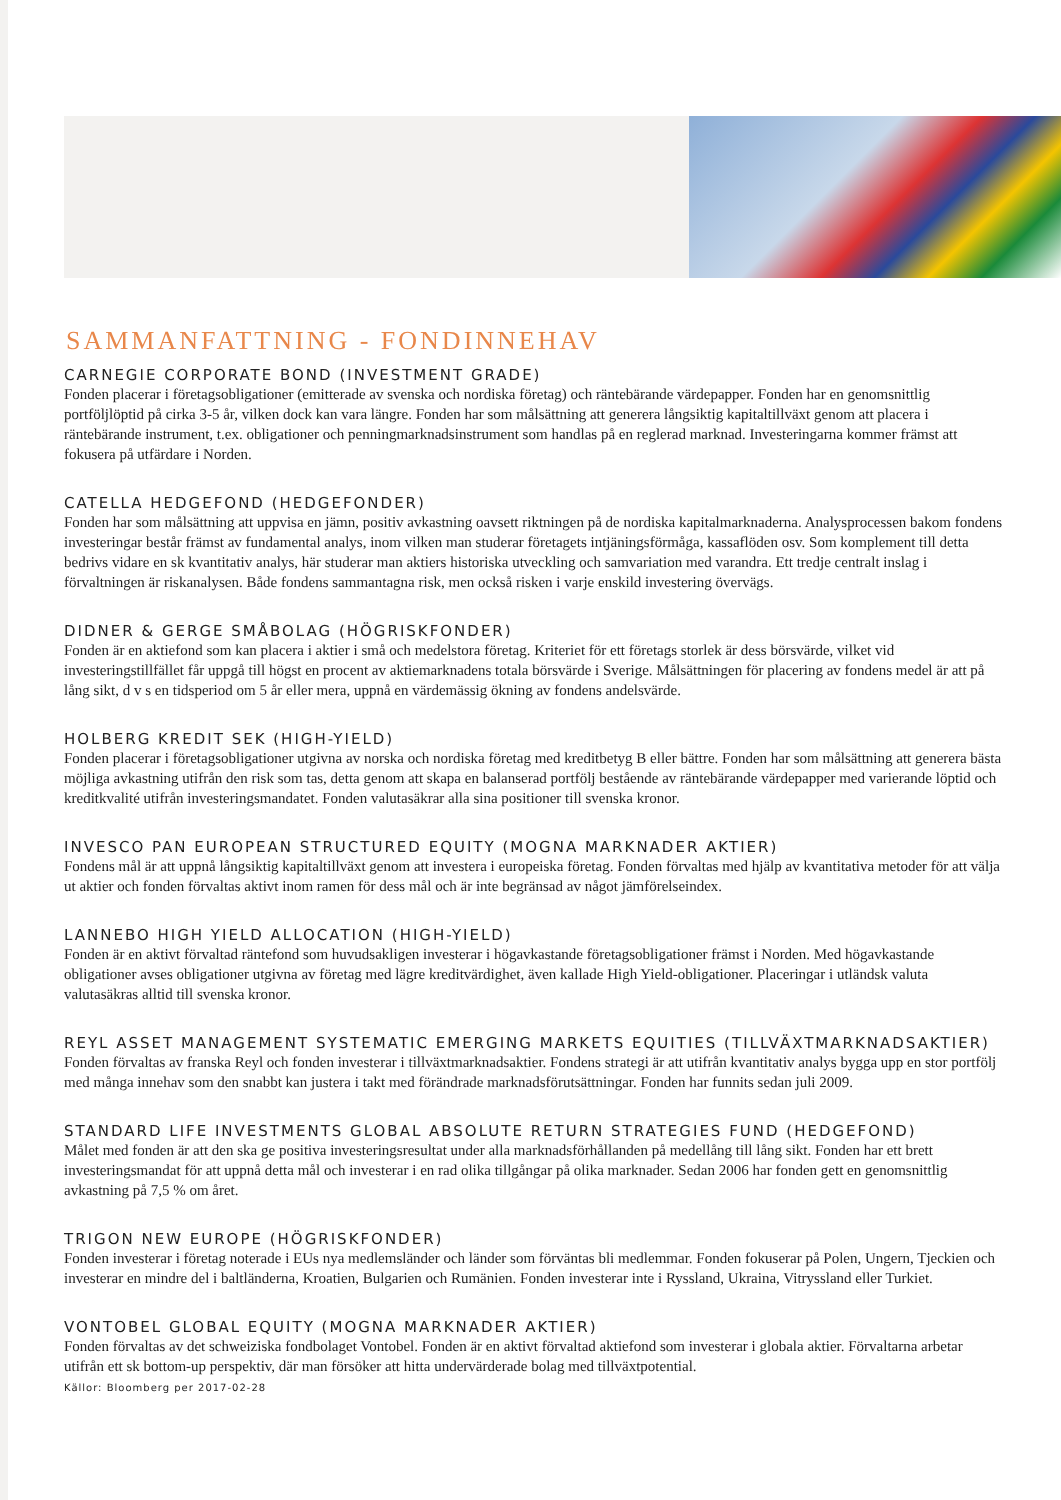SAMMANFATTNING - FONDINNEHAV
CARNEGIE CORPORATE BOND (INVESTMENT GRADE)
Fonden placerar i företagsobligationer (emitterade av svenska och nordiska företag) och räntebärande värdepapper. Fonden har en genomsnittlig portföljlöptid på cirka 3-5 år, vilken dock kan vara längre. Fonden har som målsättning att generera långsiktig kapitaltillväxt genom att placera i räntebärande instrument, t.ex. obligationer och penningmarknadsinstrument som handlas på en reglerad marknad. Investeringarna kommer främst att fokusera på utfärdare i Norden.
CATELLA HEDGEFOND (HEDGEFONDER)
Fonden har som målsättning att uppvisa en jämn, positiv avkastning oavsett riktningen på de nordiska kapitalmarknaderna. Analysprocessen bakom fondens investeringar består främst av fundamental analys, inom vilken man studerar företagets intjäningsförmåga, kassaflöden osv. Som komplement till detta bedrivs vidare en sk kvantitativ analys, här studerar man aktiers historiska utveckling och samvariation med varandra. Ett tredje centralt inslag i förvaltningen är riskanalysen. Både fondens sammantagna risk, men också risken i varje enskild investering övervägs.
DIDNER & GERGE SMÅBOLAG (HÖGRISKFONDER)
Fonden är en aktiefond som kan placera i aktier i små och medelstora företag. Kriteriet för ett företags storlek är dess börsvärde, vilket vid investeringstillfället får uppgå till högst en procent av aktiemarknadens totala börsvärde i Sverige. Målsättningen för placering av fondens medel är att på lång sikt, d v s en tidsperiod om 5 år eller mera, uppnå en värdemässig ökning av fondens andelsvärde.
HOLBERG KREDIT SEK (HIGH-YIELD)
Fonden placerar i företagsobligationer utgivna av norska och nordiska företag med kreditbetyg B eller bättre. Fonden har som målsättning att generera bästa möjliga avkastning utifrån den risk som tas, detta genom att skapa en balanserad portfölj bestående av räntebärande värdepapper med varierande löptid och kreditkvalité utifrån investeringsmandatet. Fonden valutasäkrar alla sina positioner till svenska kronor.
INVESCO PAN EUROPEAN STRUCTURED EQUITY (MOGNA MARKNADER AKTIER)
Fondens mål är att uppnå långsiktig kapitaltillväxt genom att investera i europeiska företag. Fonden förvaltas med hjälp av kvantitativa metoder för att välja ut aktier och fonden förvaltas aktivt inom ramen för dess mål och är inte begränsad av något jämförelseindex.
LANNEBO HIGH YIELD ALLOCATION (HIGH-YIELD)
Fonden är en aktivt förvaltad räntefond som huvudsakligen investerar i högavkastande företagsobligationer främst i Norden. Med högavkastande obligationer avses obligationer utgivna av företag med lägre kreditvärdighet, även kallade High Yield-obligationer. Placeringar i utländsk valuta valutasäkras alltid till svenska kronor.
REYL ASSET MANAGEMENT SYSTEMATIC EMERGING MARKETS EQUITIES (TILLVÄXTMARKNADSAKTIER)
Fonden förvaltas av franska Reyl och fonden investerar i tillväxtmarknadsaktier. Fondens strategi är att utifrån kvantitativ analys bygga upp en stor portfölj med många innehav som den snabbt kan justera i takt med förändrade marknadsförutsättningar. Fonden har funnits sedan juli 2009.
STANDARD LIFE INVESTMENTS GLOBAL ABSOLUTE RETURN STRATEGIES FUND (HEDGEFOND)
Målet med fonden är att den ska ge positiva investeringsresultat under alla marknadsförhållanden på medellång till lång sikt. Fonden har ett brett investeringsmandat för att uppnå detta mål och investerar i en rad olika tillgångar på olika marknader. Sedan 2006 har fonden gett en genomsnittlig avkastning på 7,5 % om året.
TRIGON NEW EUROPE (HÖGRISKFONDER)
Fonden investerar i företag noterade i EUs nya medlemsländer och länder som förväntas bli medlemmar. Fonden fokuserar på Polen, Ungern, Tjeckien och investerar en mindre del i baltländerna, Kroatien, Bulgarien och Rumänien. Fonden investerar inte i Ryssland, Ukraina, Vitryssland eller Turkiet.
VONTOBEL GLOBAL EQUITY (MOGNA MARKNADER AKTIER)
Fonden förvaltas av det schweiziska fondbolaget Vontobel. Fonden är en aktivt förvaltad aktiefond som investerar i globala aktier. Förvaltarna arbetar utifrån ett sk bottom-up perspektiv, där man försöker att hitta undervärderade bolag med tillväxtpotential.
Källor: Bloomberg per 2017-02-28